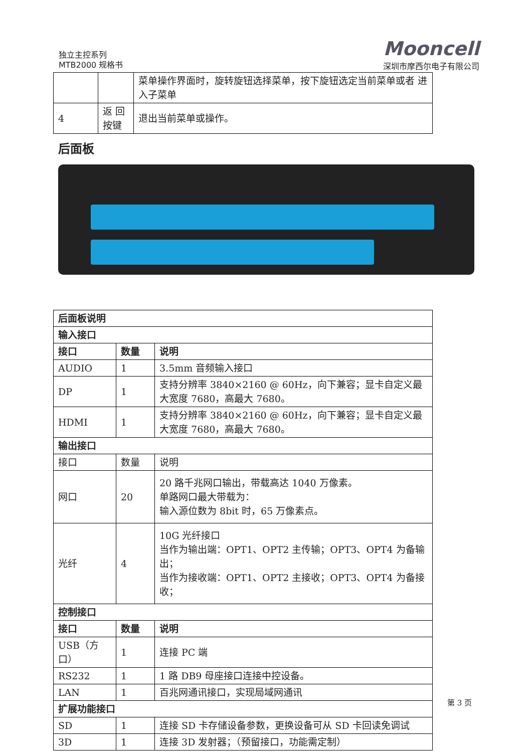独立主控系列
MTB2000 规格书
Mooncell
深圳市摩西尔电子有限公司
| | | 菜单操作界面时，旋转旋钮选择菜单，按下旋钮选定当前菜单或者 进入子菜单 |
| 4 | 返 回按键 | 退出当前菜单或操作。 |
后面板
| 后面板说明 | | |
| --- | --- | --- |
| 输入接口 | | |
| 接口 | 数量 | 说明 |
| AUDIO | 1 | 3.5mm 音频输入接口 |
| DP | 1 | 支持分辨率 3840×2160 @ 60Hz，向下兼容；显卡自定义最大宽度 7680，高最大 7680。 |
| HDMI | 1 | 支持分辨率 3840×2160 @ 60Hz，向下兼容；显卡自定义最大宽度 7680，高最大 7680。 |
| 输出接口 | | |
| 接口 | 数量 | 说明 |
| 网口 | 20 | 20 路千兆网口输出，带载高达 1040 万像素。 单路网口最大带载为： 输入源位数为 8bit 时，65 万像素点。 |
| 光纤 | 4 | 10G 光纤接口 当作为输出端：OPT1、OPT2 主传输；OPT3、OPT4 为备输出； 当作为接收端：OPT1、OPT2 主接收；OPT3、OPT4 为备接收； |
| 控制接口 | | |
| 接口 | 数量 | 说明 |
| USB（方口） | 1 | 连接 PC 端 |
| RS232 | 1 | 1 路 DB9 母座接口连接中控设备。 |
| LAN | 1 | 百兆网通讯接口，实现局域网通讯 |
| 扩展功能接口 | | |
| SD | 1 | 连接 SD 卡存储设备参数，更换设备可从 SD 卡回读免调试 |
| 3D | 1 | 连接 3D 发射器；（预留接口，功能需定制） |
第 3 页